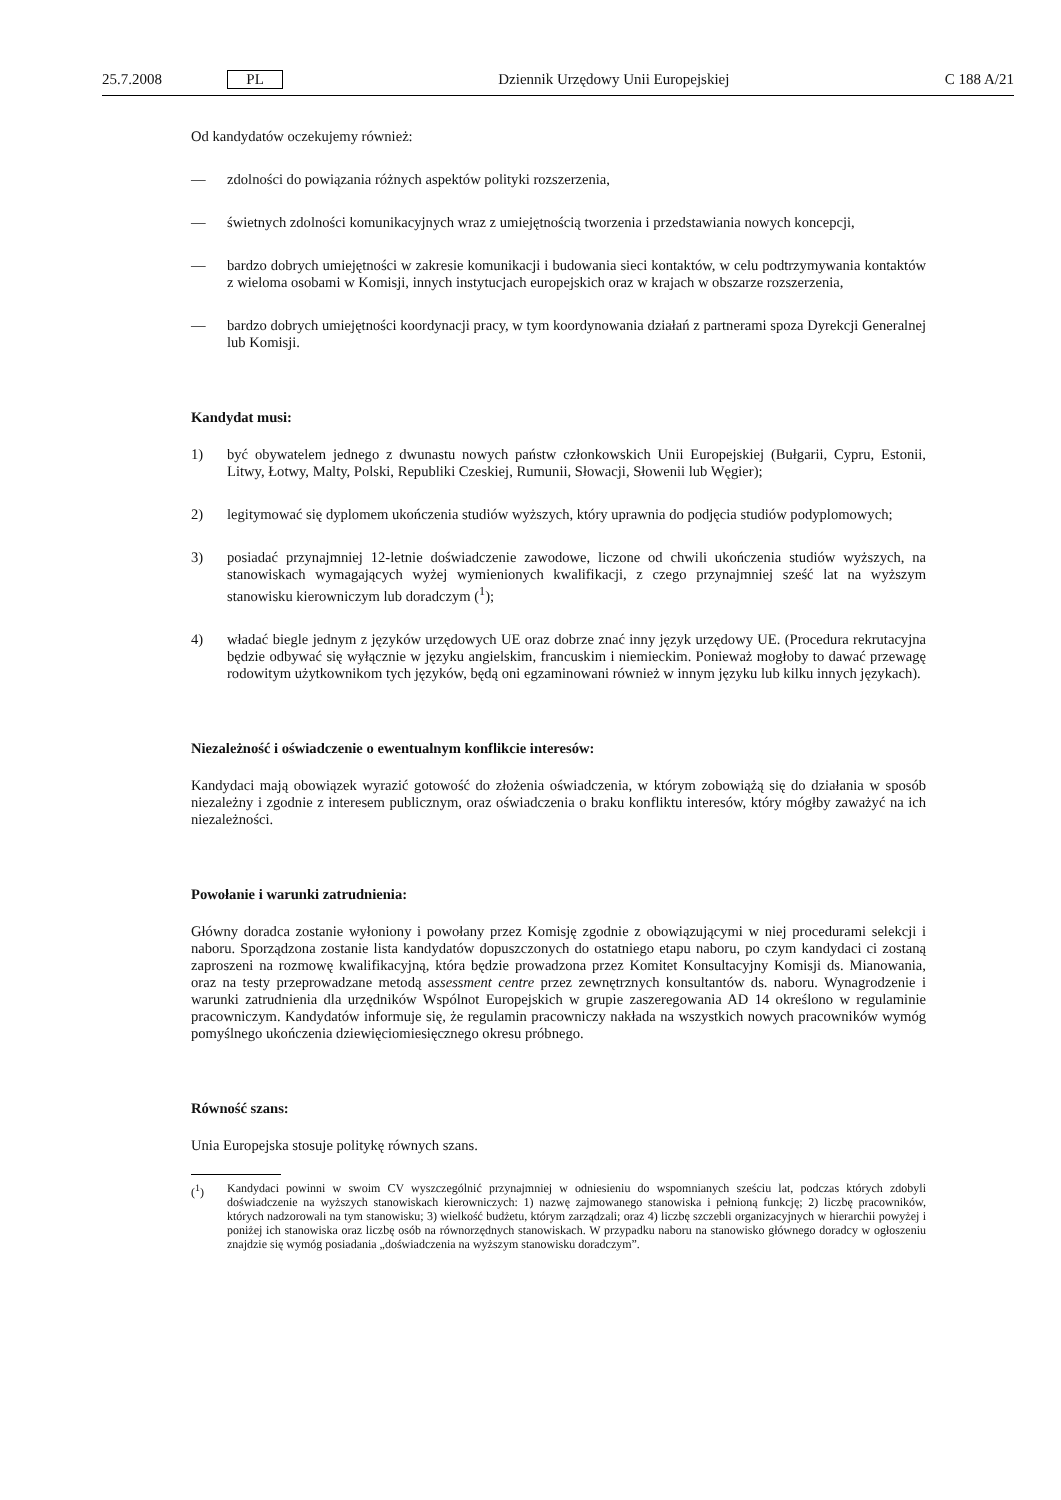25.7.2008 PL Dziennik Urzędowy Unii Europejskiej C 188 A/21
Od kandydatów oczekujemy również:
— zdolności do powiązania różnych aspektów polityki rozszerzenia,
— świetnych zdolności komunikacyjnych wraz z umiejętnością tworzenia i przedstawiania nowych koncepcji,
— bardzo dobrych umiejętności w zakresie komunikacji i budowania sieci kontaktów, w celu podtrzymywania kontaktów z wieloma osobami w Komisji, innych instytucjach europejskich oraz w krajach w obszarze rozszerzenia,
— bardzo dobrych umiejętności koordynacji pracy, w tym koordynowania działań z partnerami spoza Dyrekcji Generalnej lub Komisji.
Kandydat musi:
1) być obywatelem jednego z dwunastu nowych państw członkowskich Unii Europejskiej (Bułgarii, Cypru, Estonii, Litwy, Łotwy, Malty, Polski, Republiki Czeskiej, Rumunii, Słowacji, Słowenii lub Węgier);
2) legitymować się dyplomem ukończenia studiów wyższych, który uprawnia do podjęcia studiów podyplomowych;
3) posiadać przynajmniej 12-letnie doświadczenie zawodowe, liczone od chwili ukończenia studiów wyższych, na stanowiskach wymagających wyżej wymienionych kwalifikacji, z czego przynajmniej sześć lat na wyższym stanowisku kierowniczym lub doradczym (<sup>1</sup>);
4) władać biegle jednym z języków urzędowych UE oraz dobrze znać inny język urzędowy UE. (Procedura rekrutacyjna będzie odbywać się wyłącznie w języku angielskim, francuskim i niemieckim. Ponieważ mogłoby to dawać przewagę rodowitym użytkownikom tych języków, będą oni egzaminowani również w innym języku lub kilku innych językach).
Niezależność i oświadczenie o ewentualnym konflikcie interesów:
Kandydaci mają obowiązek wyrazić gotowość do złożenia oświadczenia, w którym zobowiążą się do działania w sposób niezależny i zgodnie z interesem publicznym, oraz oświadczenia o braku konfliktu interesów, który mógłby zaważyć na ich niezależności.
Powołanie i warunki zatrudnienia:
Główny doradca zostanie wyłoniony i powołany przez Komisję zgodnie z obowiązującymi w niej procedurami selekcji i naboru. Sporządzona zostanie lista kandydatów dopuszczonych do ostatniego etapu naboru, po czym kandydaci ci zostaną zaproszeni na rozmowę kwalifikacyjną, która będzie prowadzona przez Komitet Konsultacyjny Komisji ds. Mianowania, oraz na testy przeprowadzane metodą assessment centre przez zewnętrznych konsultantów ds. naboru. Wynagrodzenie i warunki zatrudnienia dla urzędników Wspólnot Europejskich w grupie zaszeregowania AD 14 określono w regulaminie pracowniczym. Kandydatów informuje się, że regulamin pracowniczy nakłada na wszystkich nowych pracowników wymóg pomyślnego ukończenia dziewięciomiesięcznego okresu próbnego.
Równość szans:
Unia Europejska stosuje politykę równych szans.
(<sup>1</sup>) Kandydaci powinni w swoim CV wyszczególnić przynajmniej w odniesieniu do wspomnianych sześciu lat, podczas których zdobyli doświadczenie na wyższych stanowiskach kierowniczych: 1) nazwę zajmowanego stanowiska i pełnioną funkcję; 2) liczbę pracowników, których nadzorowali na tym stanowisku; 3) wielkość budżetu, którym zarządzali; oraz 4) liczbę szczebli organizacyjnych w hierarchii powyżej i poniżej ich stanowiska oraz liczbę osób na równorzędnych stanowiskach. W przypadku naboru na stanowisko głównego doradcy w ogłoszeniu znajdzie się wymóg posiadania „doświadczenia na wyższym stanowisku doradczym”.